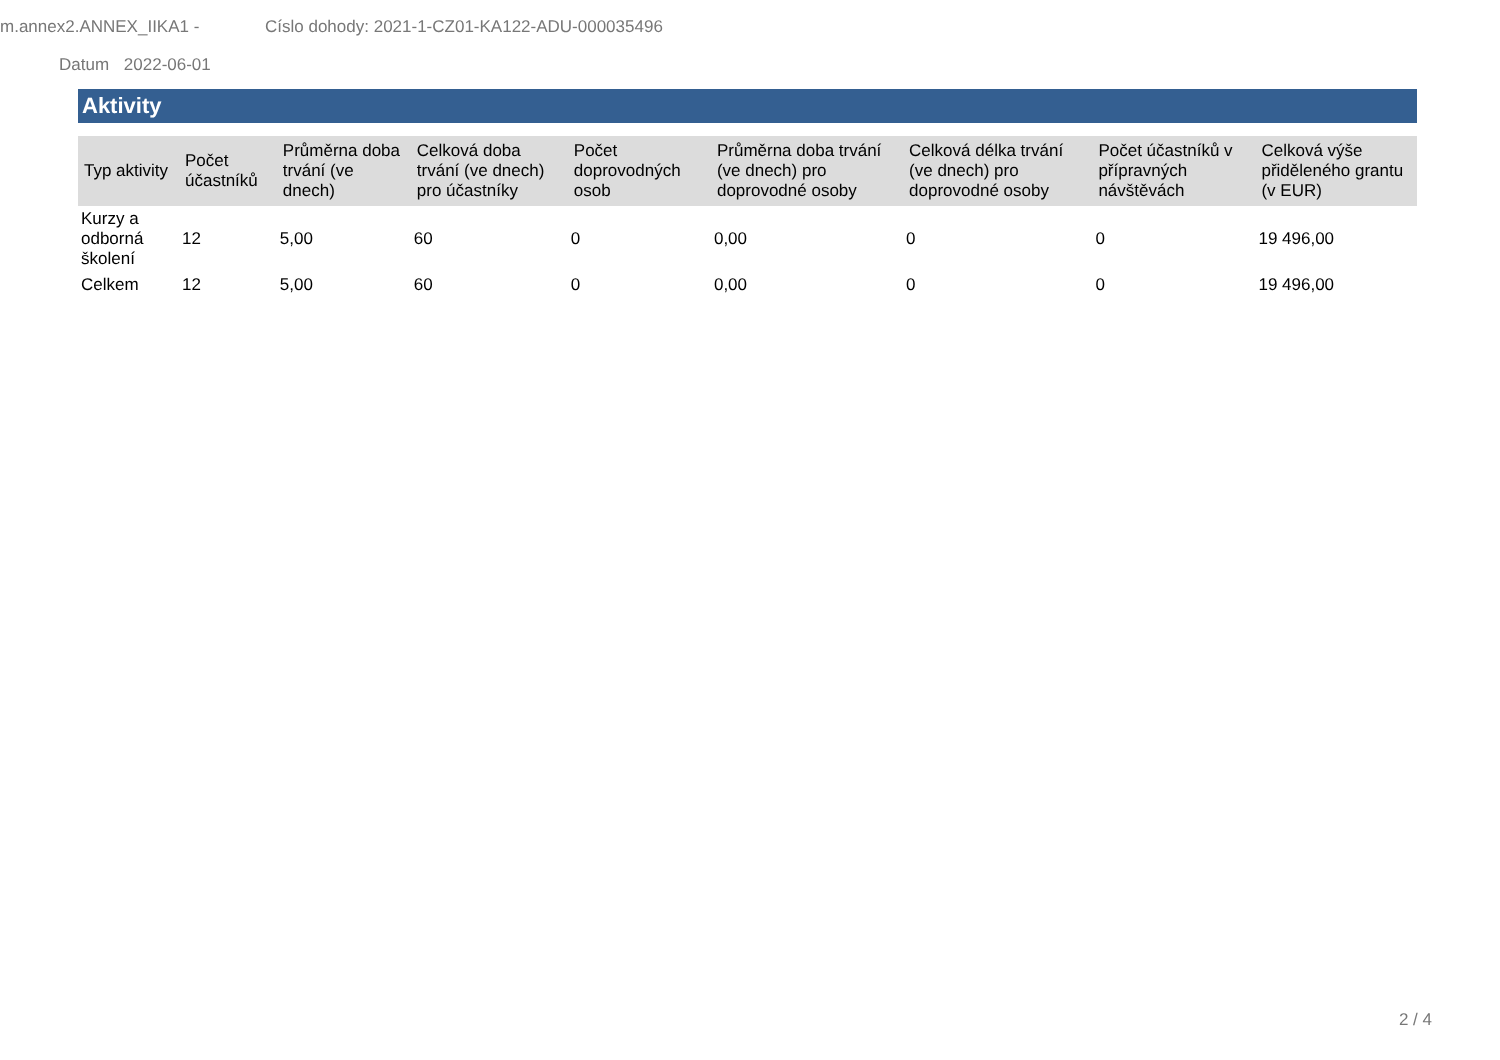m.annex2.ANNEX_IIKA1 - Císlo dohody: 2021-1-CZ01-KA122-ADU-000035496
Datum 2022-06-01
Aktivity
| Typ aktivity | Počet účastníků | Průměrna doba trvání (ve dnech) | Celková doba trvání (ve dnech) pro účastníky | Počet doprovodných osob | Průměrna doba trvání (ve dnech) pro doprovodné osoby | Celková délka trvání (ve dnech) pro doprovodné osoby | Počet účastníků v přípravných návštěvách | Celková výše přiděleného grantu (v EUR) |
| --- | --- | --- | --- | --- | --- | --- | --- | --- |
| Kurzy a odborná školení | 12 | 5,00 | 60 | 0 | 0,00 | 0 | 0 | 19 496,00 |
| Celkem | 12 | 5,00 | 60 | 0 | 0,00 | 0 | 0 | 19 496,00 |
2 / 4